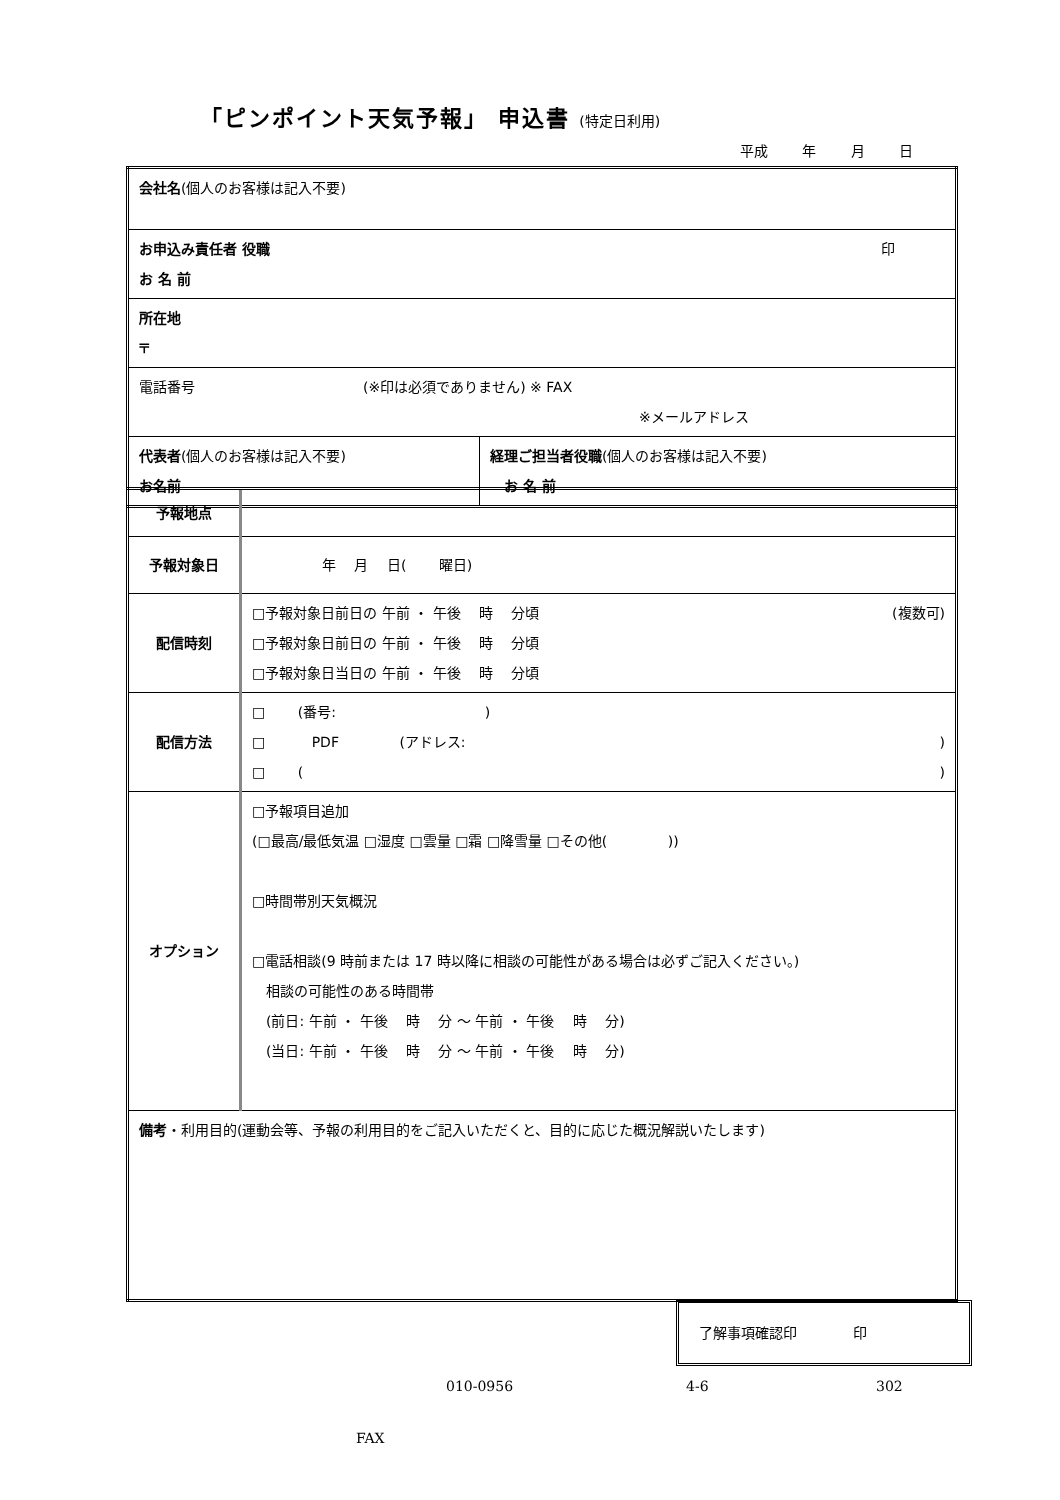「ピンポイント天気予報」 申込書 (特定日利用)
平成 年 月 日
| 会社名 (個人のお客様は記入不要) | |
| お申込み責任者 役職 印 お 名 前 | |
| 所在地 〒 | |
| 電話番号 (※印は必須でありません) ※ FAX ※メールアドレス | |
| 代表者 (個人のお客様は記入不要) お名前 | 経理ご担当者役職 (個人のお客様は記入不要) お 名 前 |
| 予報地点 | |
| 予報対象日 | 年 月 日( 曜日) |
| 配信時刻 | □予報対象日前日の 午前 ・ 午後 時 分頃 (複数可) □予報対象日前日の 午前 ・ 午後 時 分頃 □予報対象日当日の 午前 ・ 午後 時 分頃 |
| 配信方法 | □ (番号: ) □ PDF (アドレス: ) □ ( ) |
| オプション | □予報項目追加 (□最高/最低気温 □湿度 □雲量 □霜 □降雪量 □その他( )) □時間帯別天気概況 □電話相談(9 時前または 17 時以降に相談の可能性がある場合は必ずご記入ください。) 相談の可能性のある時間帯 (前日: 午前 ・ 午後 時 分 ～ 午前 ・ 午後 時 分) (当日: 午前 ・ 午後 時 分 ～ 午前 ・ 午後 時 分) |
| 備考 ・利用目的(運動会等、予報の利用目的をご記入いただくと、目的に応じた概況解説いたします) | |
了解事項確認印　　　　印
010-0956 4-6 302
FAX